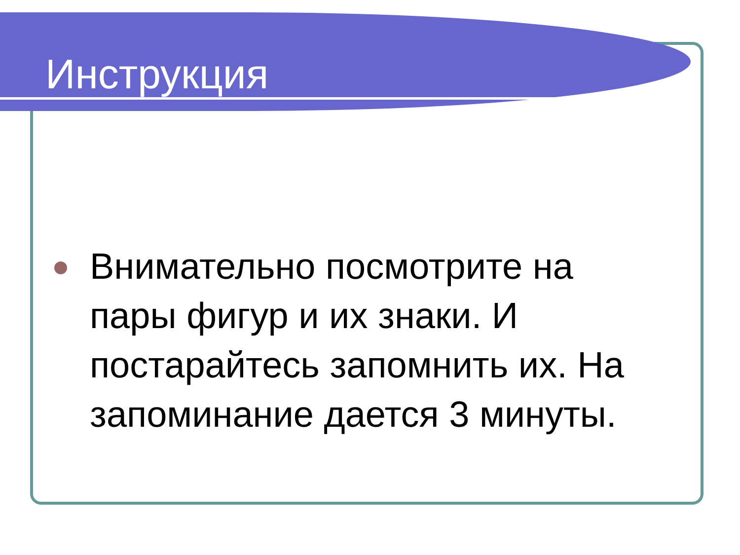Инструкция
Внимательно посмотрите на пары фигур и их знаки. И постарайтесь запомнить их. На запоминание дается 3 минуты.